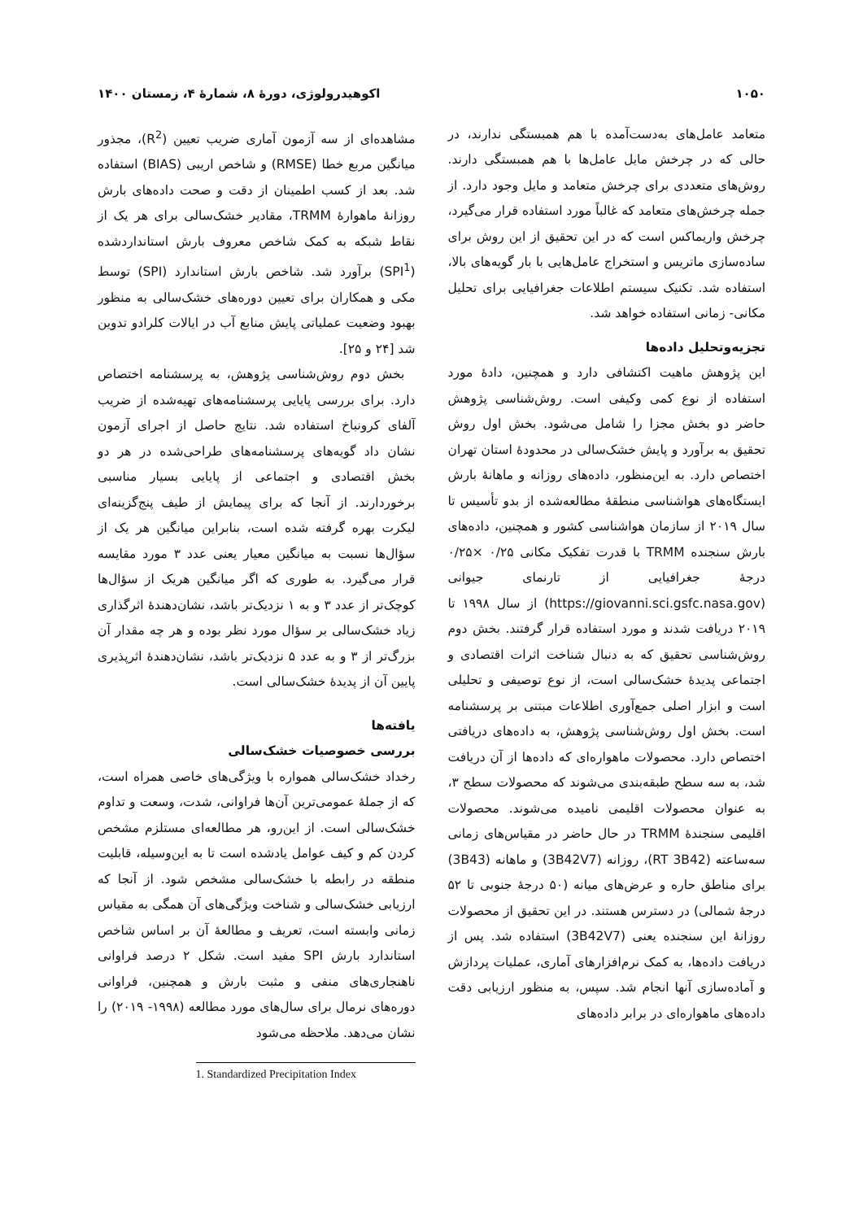۱۰۵۰ اکوهیدرولوژی، دورهٔ ۸، شمارهٔ ۴، زمستان ۱۴۰۰
متعامد عامل‌های به‌دست‌آمده با هم همبستگی ندارند، در حالی که در چرخش مایل عامل‌ها با هم همبستگی دارند. روش‌های متعددی برای چرخش متعامد و مایل وجود دارد. از جمله چرخش‌های متعامد که غالباً مورد استفاده قرار می‌گیرد، چرخش واریماکس است که در این تحقیق از این روش برای ساده‌سازی ماتریس و استخراج عامل‌هایی با بار گویه‌های بالا، استفاده شد. تکنیک سیستم اطلاعات جغرافیایی برای تحلیل مکانی- زمانی استفاده خواهد شد.
تجزیه‌وتحلیل داده‌ها
این پژوهش ماهیت اکتشافی دارد و همچنین، دادهٔ مورد استفاده از نوع کمی وکیفی است. روش‌شناسی پژوهش حاضر دو بخش مجزا را شامل می‌شود. بخش اول روش تحقیق به برآورد و پایش خشک‌سالی در محدودهٔ استان تهران اختصاص دارد. به این‌منظور، داده‌های روزانه و ماهانهٔ بارش ایستگاه‌های هواشناسی منطقهٔ مطالعه‌شده از بدو تأسیس تا سال ۲۰۱۹ از سازمان هواشناسی کشور و همچنین، داده‌های بارش سنجنده TRMM با قدرت تفکیک مکانی ۰/۲۵ ×۰/۲۵ درجهٔ جغرافیایی از تارنمای جیوانی (https://giovanni.sci.gsfc.nasa.gov) از سال ۱۹۹۸ تا ۲۰۱۹ دریافت شدند و مورد استفاده قرار گرفتند. بخش دوم روش‌شناسی تحقیق که به دنبال شناخت اثرات اقتصادی و اجتماعی پدیدهٔ خشک‌سالی است، از نوع توصیفی و تحلیلی است و ابزار اصلی جمع‌آوری اطلاعات مبتنی بر پرسشنامه است. بخش اول روش‌شناسی پژوهش، به داده‌های دریافتی اختصاص دارد. محصولات ماهواره‌ای که داده‌ها از آن دریافت شد، به سه سطح طبقه‌بندی می‌شوند که محصولات سطح ۳، به عنوان محصولات اقلیمی نامیده می‌شوند. محصولات اقلیمی سنجندهٔ TRMM در حال حاضر در مقیاس‌های زمانی سه‌ساعته (RT 3B42)، روزانه (3B42V7) و ماهانه (3B43) برای مناطق حاره و عرض‌های میانه (۵۰ درجهٔ جنوبی تا ۵۲ درجهٔ شمالی) در دسترس هستند. در این تحقیق از محصولات روزانهٔ این سنجنده یعنی (3B42V7) استفاده شد. پس از دریافت داده‌ها، به کمک نرم‌افزارهای آماری، عملیات پردازش و آماده‌سازی آنها انجام شد. سپس، به منظور ارزیابی دقت داده‌های ماهواره‌ای در برابر داده‌های
مشاهده‌ای از سه آزمون آماری ضریب تعیین (R<sup>2</sup>)، مجذور میانگین مربع خطا (RMSE) و شاخص اریبی (BIAS) استفاده شد. بعد از کسب اطمینان از دقت و صحت داده‌های بارش روزانهٔ ماهوارهٔ TRMM، مقادیر خشک‌سالی برای هر یک از نقاط شبکه به کمک شاخص معروف بارش استانداردشده (SPI<sup>1</sup>) برآورد شد. شاخص بارش استاندارد (SPI) توسط مکی و همکاران برای تعیین دوره‌های خشک‌سالی به منظور بهبود وضعیت عملیاتی پایش منابع آب در ایالات کلرادو تدوین شد [۲۴ و ۲۵].
بخش دوم روش‌شناسی پژوهش، به پرسشنامه اختصاص دارد. برای بررسی پایایی پرسشنامه‌های تهیه‌شده از ضریب آلفای کرونباخ استفاده شد. نتایج حاصل از اجرای آزمون نشان داد گویه‌های پرسشنامه‌های طراحی‌شده در هر دو بخش اقتصادی و اجتماعی از پایایی بسیار مناسبی برخوردارند. از آنجا که برای پیمایش از طیف پنج‌گزینه‌ای لیکرت بهره گرفته شده است، بنابراین میانگین هر یک از سؤال‌ها نسبت به میانگین معیار یعنی عدد ۳ مورد مقایسه قرار می‌گیرد. به طوری که اگر میانگین هریک از سؤال‌ها کوچک‌تر از عدد ۳ و به ۱ نزدیک‌تر باشد، نشان‌دهندهٔ اثرگذاری زیاد خشک‌سالی بر سؤال مورد نظر بوده و هر چه مقدار آن بزرگ‌تر از ۳ و به عدد ۵ نزدیک‌تر باشد، نشان‌دهندهٔ اثرپذیری پایین آن از پدیدهٔ خشک‌سالی است.
یافته‌ها
بررسی خصوصیات خشک‌سالی
رخداد خشک‌سالی همواره با ویژگی‌های خاصی همراه است، که از جملهٔ عمومی‌ترین آن‌ها فراوانی، شدت، وسعت و تداوم خشک‌سالی است. از این‌رو، هر مطالعه‌ای مستلزم مشخص کردن کم و کیف عوامل یادشده است تا به این‌وسیله، قابلیت منطقه در رابطه با خشک‌سالی مشخص شود. از آنجا که ارزیابی خشک‌سالی و شناخت ویژگی‌های آن همگی به مقیاس زمانی وابسته است، تعریف و مطالعهٔ آن بر اساس شاخص استاندارد بارش SPI مفید است. شکل ۲ درصد فراوانی ناهنجاری‌های منفی و مثبت بارش و همچنین، فراوانی دوره‌های نرمال برای سال‌های مورد مطالعه (۱۹۹۸- ۲۰۱۹) را نشان می‌دهد. ملاحظه می‌شود
1. Standardized Precipitation Index